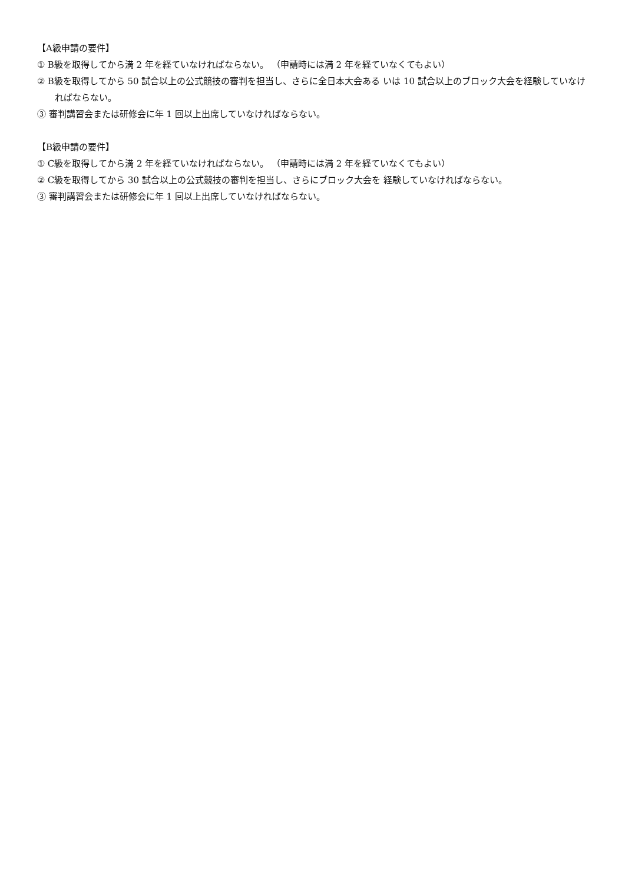【A級申請の要件】
① B級を取得してから満 2 年を経ていなければならない。 （申請時には満 2 年を経ていなくてもよい）
② B級を取得してから 50 試合以上の公式競技の審判を担当し、さらに全日本大会ある いは 10 試合以上のブロック大会を経験していなければならない。
③ 審判講習会または研修会に年 1 回以上出席していなければならない。
【B級申請の要件】
① C級を取得してから満 2 年を経ていなければならない。 （申請時には満 2 年を経ていなくてもよい）
② C級を取得してから 30 試合以上の公式競技の審判を担当し、さらにブロック大会を 経験していなければならない。
③ 審判講習会または研修会に年 1 回以上出席していなければならない。